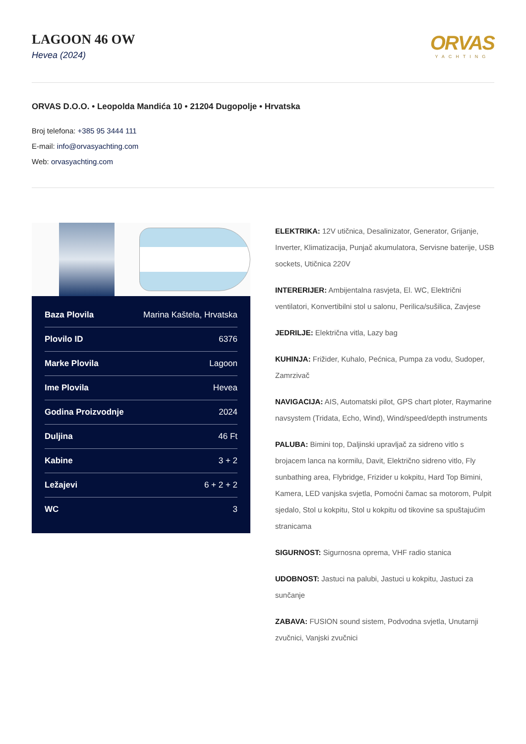LAGOON 46 OW
Hevea (2024)
ORVAS
YACHTING
ORVAS D.O.O. • Leopolda Mandića 10 • 21204 Dugopolje • Hrvatska
Broj telefona: +385 95 3444 111
E-mail: info@orvasyachting.com
Web: orvasyachting.com
| Baza Plovila | Marina Kaštela, Hrvatska |
| Plovilo ID | 6376 |
| Marke Plovila | Lagoon |
| Ime Plovila | Hevea |
| Godina Proizvodnje | 2024 |
| Duljina | 46 Ft |
| Kabine | 3 + 2 |
| Ležajevi | 6 + 2 + 2 |
| WC | 3 |
ELEKTRIKA: 12V utičnica, Desalinizator, Generator, Grijanje, Inverter, Klimatizacija, Punjač akumulatora, Servisne baterije, USB sockets, Utičnica 220V
INTERERIJER: Ambijentalna rasvjeta, El. WC, Električni ventilatori, Konvertibilni stol u salonu, Perilica/sušilica, Zavjese
JEDRILJE: Električna vitla, Lazy bag
KUHINJA: Frižider, Kuhalo, Pećnica, Pumpa za vodu, Sudoper, Zamrzivač
NAVIGACIJA: AIS, Automatski pilot, GPS chart ploter, Raymarine navsystem (Tridata, Echo, Wind), Wind/speed/depth instruments
PALUBA: Bimini top, Daljinski upravljač za sidreno vitlo s brojacem lanca na kormilu, Davit, Električno sidreno vitlo, Fly sunbathing area, Flybridge, Frizider u kokpitu, Hard Top Bimini, Kamera, LED vanjska svjetla, Pomoćni čamac sa motorom, Pulpit sjedalo, Stol u kokpitu, Stol u kokpitu od tikovine sa spuštajućim stranicama
SIGURNOST: Sigurnosna oprema, VHF radio stanica
UDOBNOST: Jastuci na palubi, Jastuci u kokpitu, Jastuci za sunčanje
ZABAVA: FUSION sound sistem, Podvodna svjetla, Unutarnji zvučnici, Vanjski zvučnici